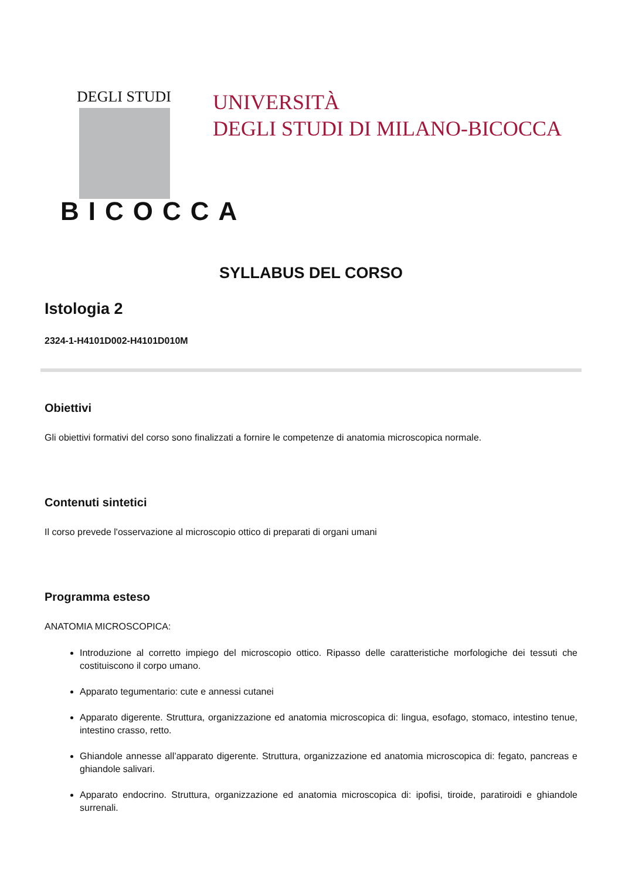DEGLI STUDI
BICOCCA
UNIVERSITÀ
DEGLI STUDI DI MILANO-BICOCCA
SYLLABUS DEL CORSO
Istologia 2
2324-1-H4101D002-H4101D010M
Obiettivi
Gli obiettivi formativi del corso sono finalizzati a fornire le competenze di anatomia microscopica normale.
Contenuti sintetici
Il corso prevede l'osservazione al microscopio ottico di preparati di organi umani
Programma esteso
ANATOMIA MICROSCOPICA:
Introduzione al corretto impiego del microscopio ottico. Ripasso delle caratteristiche morfologiche dei tessuti che costituiscono il corpo umano.
Apparato tegumentario: cute e annessi cutanei
Apparato digerente. Struttura, organizzazione ed anatomia microscopica di: lingua, esofago, stomaco, intestino tenue, intestino crasso, retto.
Ghiandole annesse all’apparato digerente. Struttura, organizzazione ed anatomia microscopica di: fegato, pancreas e ghiandole salivari.
Apparato endocrino. Struttura, organizzazione ed anatomia microscopica di: ipofisi, tiroide, paratiroidi e ghiandole surrenali.